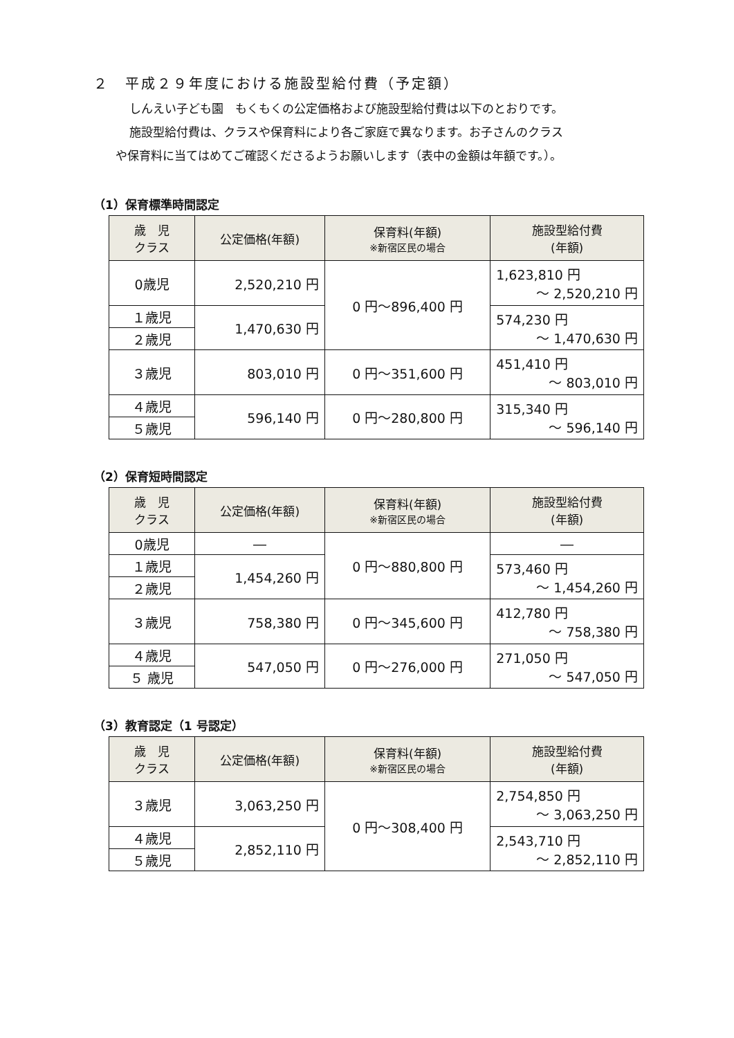２　平成２９年度における施設型給付費（予定額）
しんえい子ども園　もくもくの公定価格および施設型給付費は以下のとおりです。
施設型給付費は、クラスや保育料により各ご家庭で異なります。お子さんのクラス
や保育料に当てはめてご確認くださるようお願いします（表中の金額は年額です。）。
（1）保育標準時間認定
| 歳 児 クラス | 公定価格(年額) | 保育料(年額) ※新宿区民の場合 | 施設型給付費 (年額) |
| --- | --- | --- | --- |
| 0歳児 | 2,520,210 円 | 0 円～896,400 円 | 1,623,810 円 ～ 2,520,210 円 |
| １歳児 | 1,470,630 円 | | 574,230 円 ～ 1,470,630 円 |
| ２歳児 | | | |
| ３歳児 | 803,010 円 | 0 円～351,600 円 | 451,410 円 ～ 803,010 円 |
| ４歳児 | 596,140 円 | 0 円～280,800 円 | 315,340 円 ～ 596,140 円 |
| ５歳児 | | | |
（2）保育短時間認定
| 歳 児 クラス | 公定価格(年額) | 保育料(年額) ※新宿区民の場合 | 施設型給付費 (年額) |
| --- | --- | --- | --- |
| 0歳児 | ― | 0 円～880,800 円 | ― |
| １歳児 | 1,454,260 円 | | 573,460 円 ～ 1,454,260 円 |
| ２歳児 | | | |
| ３歳児 | 758,380 円 | 0 円～345,600 円 | 412,780 円 ～ 758,380 円 |
| ４歳児 | 547,050 円 | 0 円～276,000 円 | 271,050 円 ～ 547,050 円 |
| ５ 歳児 | | | |
（3）教育認定（1 号認定）
| 歳 児 クラス | 公定価格(年額) | 保育料(年額) ※新宿区民の場合 | 施設型給付費 (年額) |
| --- | --- | --- | --- |
| ３歳児 | 3,063,250 円 | 0 円～308,400 円 | 2,754,850 円 ～ 3,063,250 円 |
| ４歳児 | 2,852,110 円 | | 2,543,710 円 ～ 2,852,110 円 |
| ５歳児 | | | |